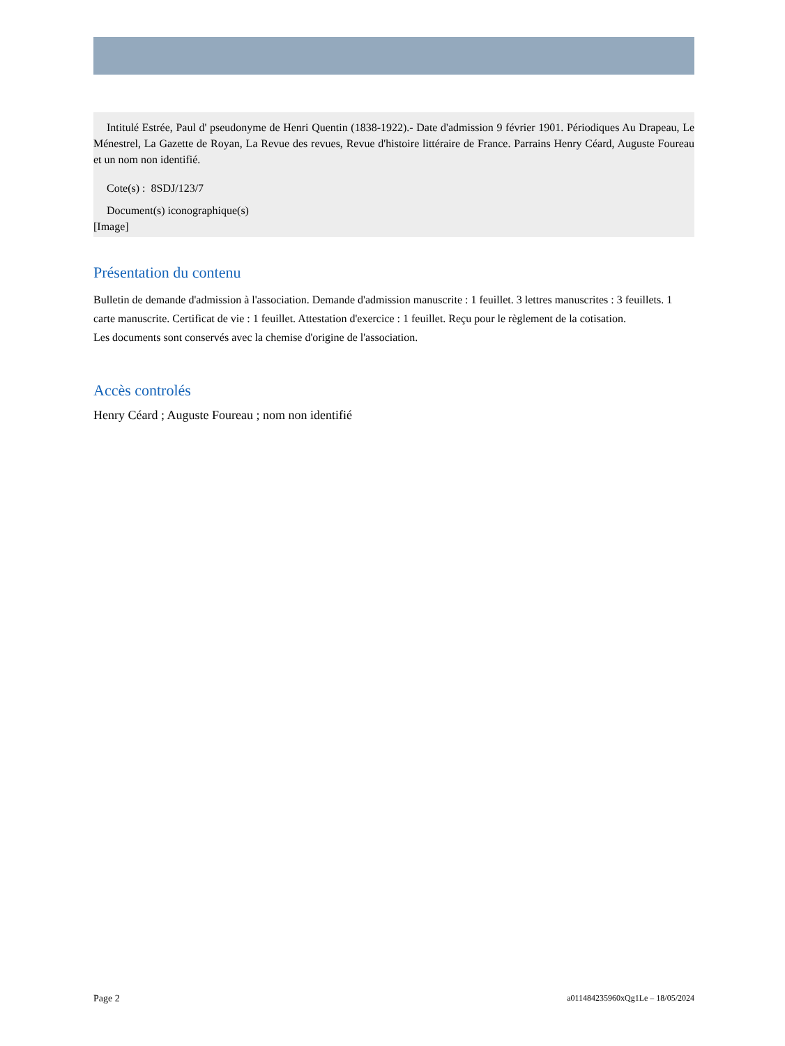Intitulé Estrée, Paul d' pseudonyme de Henri Quentin (1838-1922).- Date d'admission 9 février 1901. Périodiques Au Drapeau, Le Ménestrel, La Gazette de Royan, La Revue des revues, Revue d'histoire littéraire de France. Parrains Henry Céard, Auguste Foureau et un nom non identifié.
Cote(s) : 8SDJ/123/7
Document(s) iconographique(s)
[Image]
Présentation du contenu
Bulletin de demande d'admission à l'association. Demande d'admission manuscrite : 1 feuillet. 3 lettres manuscrites : 3 feuillets. 1 carte manuscrite. Certificat de vie : 1 feuillet. Attestation d'exercice : 1 feuillet. Reçu pour le règlement de la cotisation.
Les documents sont conservés avec la chemise d'origine de l'association.
Accès controlés
Henry Céard ; Auguste Foureau ; nom non identifié
Page 2 a011484235960xQg1Le – 18/05/2024